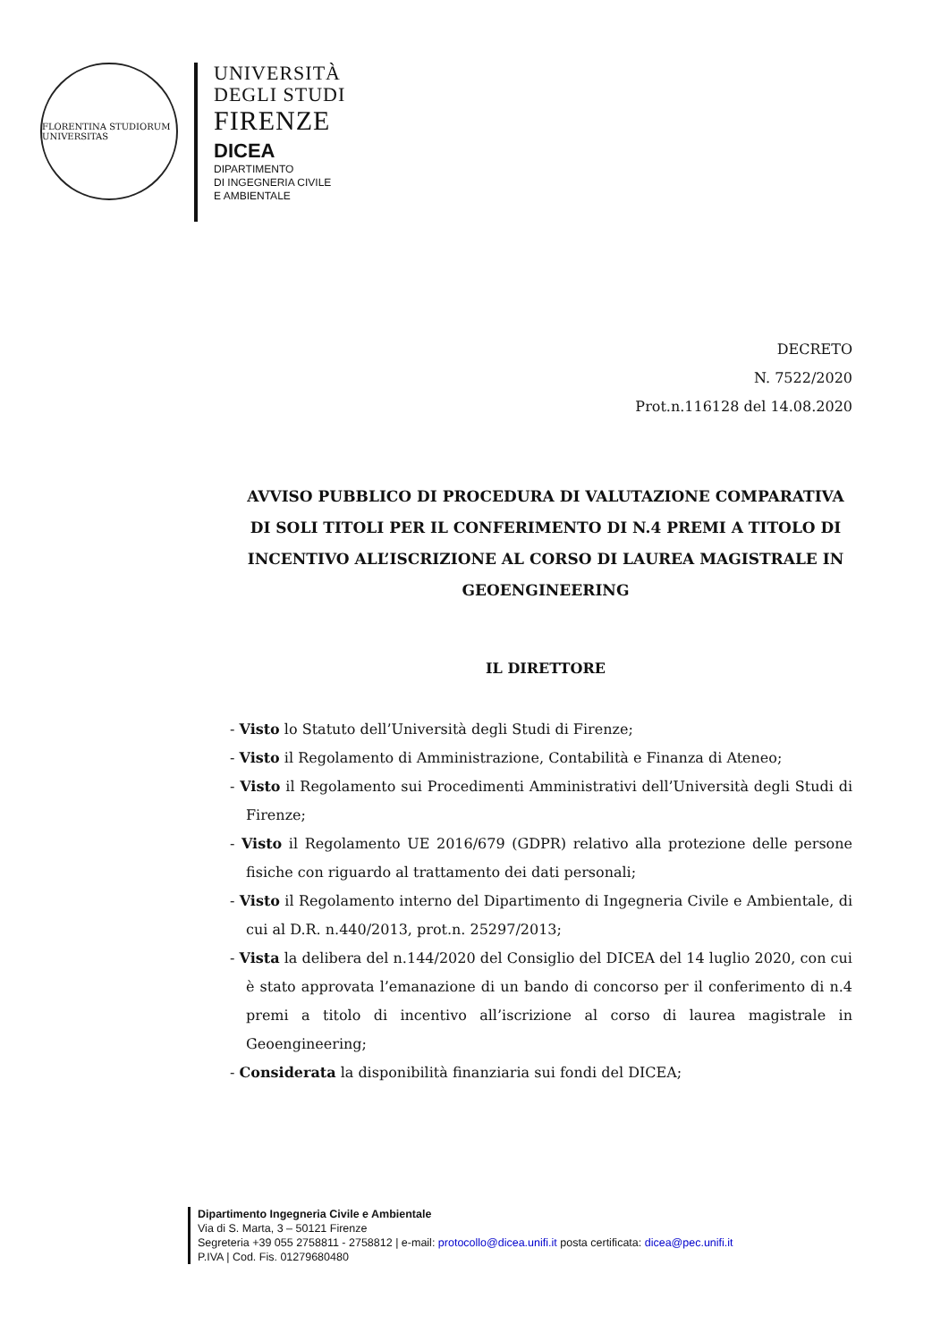FLORENTINA STUDIORUM UNIVERSITAS
UNIVERSITÀ
DEGLI STUDI
FIRENZE
DICEA
DIPARTIMENTO
DI INGEGNERIA CIVILE
E AMBIENTALE
DECRETO
N. 7522/2020
Prot.n.116128 del 14.08.2020
AVVISO PUBBLICO DI PROCEDURA DI VALUTAZIONE COMPARATIVA DI SOLI TITOLI PER IL CONFERIMENTO DI N.4 PREMI A TITOLO DI INCENTIVO ALL’ISCRIZIONE AL CORSO DI LAUREA MAGISTRALE IN GEOENGINEERING
IL DIRETTORE
- Visto lo Statuto dell’Università degli Studi di Firenze;
- Visto il Regolamento di Amministrazione, Contabilità e Finanza di Ateneo;
- Visto il Regolamento sui Procedimenti Amministrativi dell’Università degli Studi di Firenze;
- Visto il Regolamento UE 2016/679 (GDPR) relativo alla protezione delle persone fisiche con riguardo al trattamento dei dati personali;
- Visto il Regolamento interno del Dipartimento di Ingegneria Civile e Ambientale, di cui al D.R. n.440/2013, prot.n. 25297/2013;
- Vista la delibera del n.144/2020 del Consiglio del DICEA del 14 luglio 2020, con cui è stato approvata l’emanazione di un bando di concorso per il conferimento di n.4 premi a titolo di incentivo all’iscrizione al corso di laurea magistrale in Geoengineering;
- Considerata la disponibilità finanziaria sui fondi del DICEA;
Dipartimento Ingegneria Civile e Ambientale
Via di S. Marta, 3 – 50121 Firenze
Segreteria +39 055 2758811 - 2758812 | e-mail: protocollo@dicea.unifi.it posta certificata: dicea@pec.unifi.it
P.IVA | Cod. Fis. 01279680480